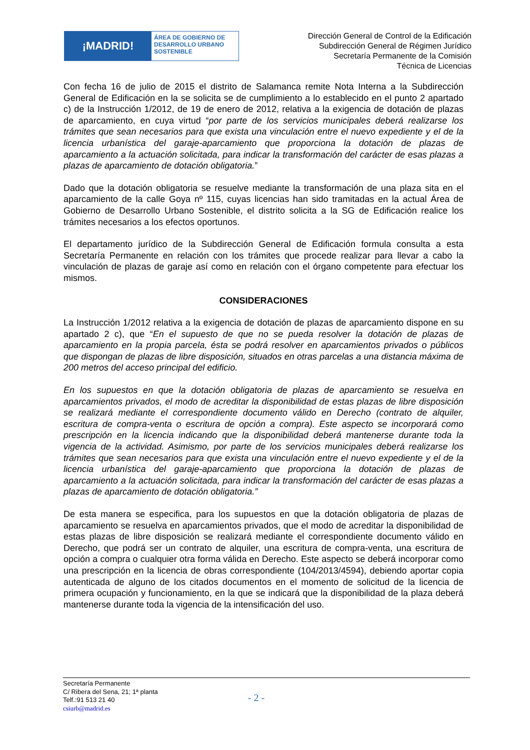¡MADRID!
ÁREA DE GOBIERNO DE
DESARROLLO URBANO
SOSTENIBLE
Dirección General de Control de la Edificación
Subdirección General de Régimen Jurídico
Secretaría Permanente de la Comisión
Técnica de Licencias
Con fecha 16 de julio de 2015 el distrito de Salamanca remite Nota Interna a la Subdirección General de Edificación en la se solicita se de cumplimiento a lo establecido en el punto 2 apartado c) de la Instrucción 1/2012, de 19 de enero de 2012, relativa a la exigencia de dotación de plazas de aparcamiento, en cuya virtud “por parte de los servicios municipales deberá realizarse los trámites que sean necesarios para que exista una vinculación entre el nuevo expediente y el de la licencia urbanística del garaje-aparcamiento que proporciona la dotación de plazas de aparcamiento a la actuación solicitada, para indicar la transformación del carácter de esas plazas a plazas de aparcamiento de dotación obligatoria.”
Dado que la dotación obligatoria se resuelve mediante la transformación de una plaza sita en el aparcamiento de la calle Goya nº 115, cuyas licencias han sido tramitadas en la actual Área de Gobierno de Desarrollo Urbano Sostenible, el distrito solicita a la SG de Edificación realice los trámites necesarios a los efectos oportunos.
El departamento jurídico de la Subdirección General de Edificación formula consulta a esta Secretaría Permanente en relación con los trámites que procede realizar para llevar a cabo la vinculación de plazas de garaje así como en relación con el órgano competente para efectuar los mismos.
CONSIDERACIONES
La Instrucción 1/2012 relativa a la exigencia de dotación de plazas de aparcamiento dispone en su apartado 2 c), que “En el supuesto de que no se pueda resolver la dotación de plazas de aparcamiento en la propia parcela, ésta se podrá resolver en aparcamientos privados o públicos que dispongan de plazas de libre disposición, situados en otras parcelas a una distancia máxima de 200 metros del acceso principal del edificio.
En los supuestos en que la dotación obligatoria de plazas de aparcamiento se resuelva en aparcamientos privados, el modo de acreditar la disponibilidad de estas plazas de libre disposición se realizará mediante el correspondiente documento válido en Derecho (contrato de alquiler, escritura de compra-venta o escritura de opción a compra). Este aspecto se incorporará como prescripción en la licencia indicando que la disponibilidad deberá mantenerse durante toda la vigencia de la actividad. Asimismo, por parte de los servicios municipales deberá realizarse los trámites que sean necesarios para que exista una vinculación entre el nuevo expediente y el de la licencia urbanística del garaje-aparcamiento que proporciona la dotación de plazas de aparcamiento a la actuación solicitada, para indicar la transformación del carácter de esas plazas a plazas de aparcamiento de dotación obligatoria.”
De esta manera se especifica, para los supuestos en que la dotación obligatoria de plazas de aparcamiento se resuelva en aparcamientos privados, que el modo de acreditar la disponibilidad de estas plazas de libre disposición se realizará mediante el correspondiente documento válido en Derecho, que podrá ser un contrato de alquiler, una escritura de compra-venta, una escritura de opción a compra o cualquier otra forma válida en Derecho. Este aspecto se deberá incorporar como una prescripción en la licencia de obras correspondiente (104/2013/4594), debiendo aportar copia autenticada de alguno de los citados documentos en el momento de solicitud de la licencia de primera ocupación y funcionamiento, en la que se indicará que la disponibilidad de la plaza deberá mantenerse durante toda la vigencia de la intensificación del uso.
Secretaría Permanente
C/ Ribera del Sena, 21; 1ª planta
Telf.:91 513 21 40
csiurb@madrid.es
- 2 -